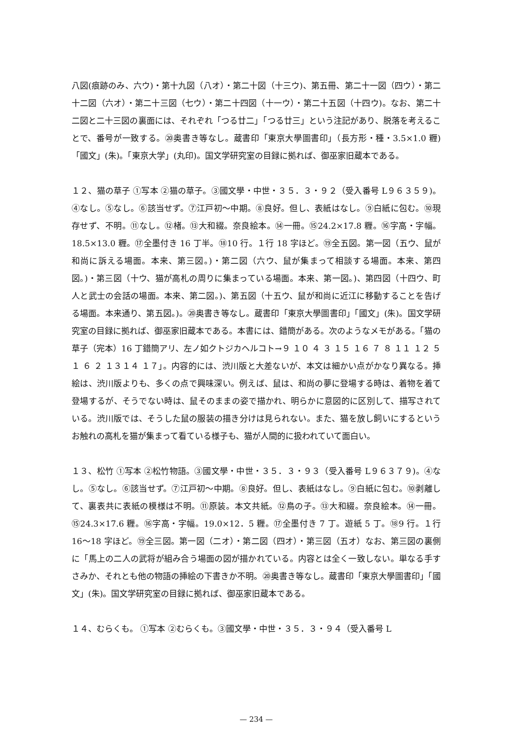八図(痕跡のみ、六ウ)・第十九図（八オ）・第二十図（十三ウ)、第五冊、第二十一図（四ウ）・第二十二図（六オ）・第二十三図（七ウ）・第二十四図（十一ウ）・第二十五図（十四ウ)。なお、第二十二図と二十三図の裏面には、それぞれ「つる廿二」「つる廿三」という注記があり、脱落を考えることで、番号が一致する。⑳奥書き等なし。蔵書印「東京大學圖書印」（長方形・種・3.5×1.0 糎)「國文」(朱)。「東京大学」(丸印)。国文学研究室の目録に拠れば、御巫家旧蔵本である。
１２、猫の草子 ①写本 ②猫の草子。③國文學・中世・３５．３・９２（受入番号 L９６３５９)。④なし。⑤なし。⑥該当せず。⑦江戸初～中期。⑧良好。但し、表紙はなし。⑨白紙に包む。⑩現存せず、不明。⑪なし。⑫楮。⑬大和綴。奈良絵本。⑭一冊。⑮24.2×17.8 糎。⑯字高・字幅。18.5×13.0 糎。⑰全墨付き 16 丁半。⑱10 行。１行 18 字ほど。⑲全五図。第一図（五ウ、鼠が和尚に訴える場面。本来、第三図。)・第二図（六ウ、鼠が集まって相談する場面。本来、第四図。)・第三図（十ウ、猫が高札の周りに集まっている場面。本来、第一図。)、第四図（十四ウ、町人と武士の会話の場面。本来、第二図。)、第五図（十五ウ、鼠が和尚に近江に移動することを告げる場面。本来通り、第五図。)。⑳奥書き等なし。蔵書印「東京大學圖書印」「國文」(朱)。国文学研究室の目録に拠れば、御巫家旧蔵本である。本書には、錯簡がある。次のようなメモがある。「猫の草子（完本）16 丁錯簡アリ、左ノ如クトジカヘルコト→９ １０ ４ ３ １５ １６ ７ ８ １１ １２ ５ １ ６ ２ １３１４ １７」。内容的には、渋川版と大差ないが、本文は細かい点がかなり異なる。挿絵は、渋川版よりも、多くの点で興味深い。例えば、鼠は、和尚の夢に登場する時は、着物を着て登場するが、そうでない時は、鼠そのままの姿で描かれ、明らかに意図的に区別して、描写されている。渋川版では、そうした鼠の服装の描き分けは見られない。また、猫を放し飼いにするというお触れの高札を猫が集まって看ている様子も、猫が人間的に扱われていて面白い。
１３、松竹 ①写本 ②松竹物語。③國文學・中世・３５．３・９３（受入番号 L９６３７９)。④なし。⑤なし。⑥該当せず。⑦江戸初～中期。⑧良好。但し、表紙はなし。⑨白紙に包む。⑩剥離して、裏表共に表紙の模様は不明。⑪原装。本文共紙。⑫鳥の子。⑬大和綴。奈良絵本。⑭一冊。⑮24.3×17.6 糎。⑯字高・字幅。19.0×12．5 糎。⑰全墨付き 7 丁。遊紙 5 丁。⑱9 行。１行 16～18 字ほど。⑲全三図。第一図（二オ）・第二図（四オ）・第三図（五オ）なお、第三図の裏側に「馬上の二人の武将が組み合う場面の図が描かれている。内容とは全く一致しない。単なる手すさみか、それとも他の物語の挿絵の下書きか不明。⑳奥書き等なし。蔵書印「東京大學圖書印」「國文」(朱)。国文学研究室の目録に拠れば、御巫家旧蔵本である。
１４、むらくも。 ①写本 ②むらくも。③國文學・中世・３５．３・９４（受入番号 L
— 234 —